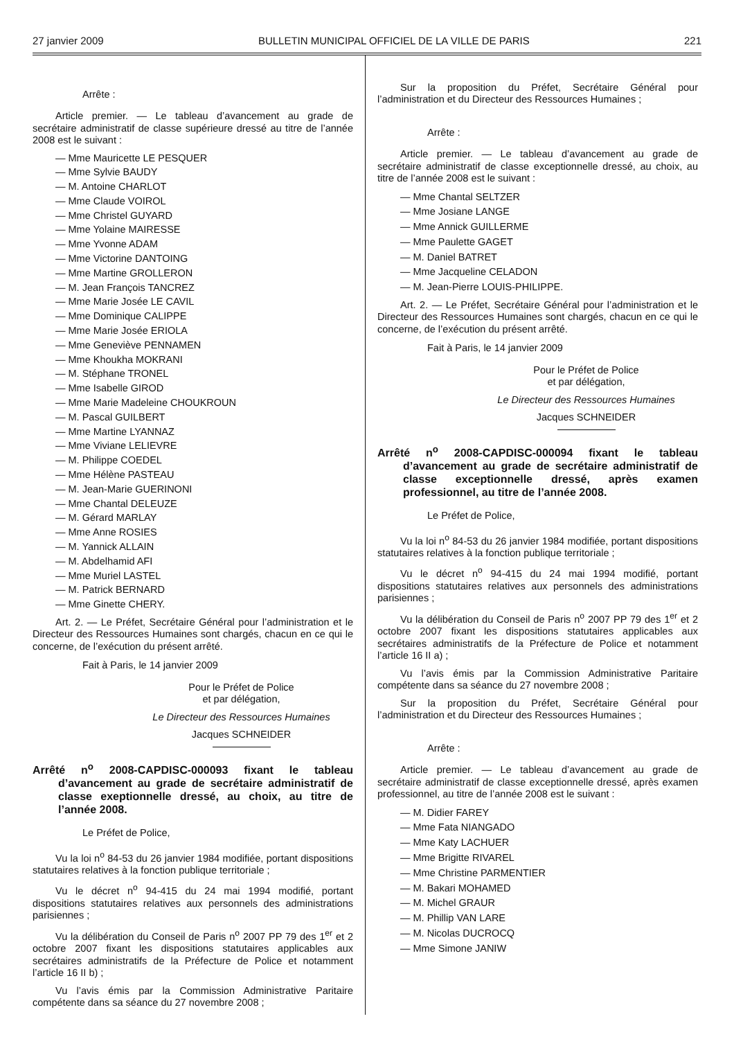27 janvier 2009 BULLETIN MUNICIPAL OFFICIEL DE LA VILLE DE PARIS 221
Arrête :
Article premier. — Le tableau d’avancement au grade de secrétaire administratif de classe supérieure dressé au titre de l’année 2008 est le suivant :
— Mme Mauricette LE PESQUER
— Mme Sylvie BAUDY
— M. Antoine CHARLOT
— Mme Claude VOIROL
— Mme Christel GUYARD
— Mme Yolaine MAIRESSE
— Mme Yvonne ADAM
— Mme Victorine DANTOING
— Mme Martine GROLLERON
— M. Jean François TANCREZ
— Mme Marie Josée LE CAVIL
— Mme Dominique CALIPPE
— Mme Marie Josée ERIOLA
— Mme Geneviève PENNAMEN
— Mme Khoukha MOKRANI
— M. Stéphane TRONEL
— Mme Isabelle GIROD
— Mme Marie Madeleine CHOUKROUN
— M. Pascal GUILBERT
— Mme Martine LYANNAZ
— Mme Viviane LELIEVRE
— M. Philippe COEDEL
— Mme Hélène PASTEAU
— M. Jean-Marie GUERINONI
— Mme Chantal DELEUZE
— M. Gérard MARLAY
— Mme Anne ROSIES
— M. Yannick ALLAIN
— M. Abdelhamid AFI
— Mme Muriel LASTEL
— M. Patrick BERNARD
— Mme Ginette CHERY.
Art. 2. — Le Préfet, Secrétaire Général pour l’administration et le Directeur des Ressources Humaines sont chargés, chacun en ce qui le concerne, de l’exécution du présent arrêté.
Fait à Paris, le 14 janvier 2009
Pour le Préfet de Police
et par délégation,
Le Directeur des Ressources Humaines
Jacques SCHNEIDER
Arrêté n<sup>o</sup> 2008-CAPDISC-000093 fixant le tableau d’avancement au grade de secrétaire administratif de classe exeptionnelle dressé, au choix, au titre de l’année 2008.
Le Préfet de Police,
Vu la loi n<sup>o</sup> 84-53 du 26 janvier 1984 modifiée, portant dispositions statutaires relatives à la fonction publique territoriale ;
Vu le décret n<sup>o</sup> 94-415 du 24 mai 1994 modifié, portant dispositions statutaires relatives aux personnels des administrations parisiennes ;
Vu la délibération du Conseil de Paris n<sup>o</sup> 2007 PP 79 des 1<sup>er</sup> et 2 octobre 2007 fixant les dispositions statutaires applicables aux secrétaires administratifs de la Préfecture de Police et notamment l’article 16 II b) ;
Vu l’avis émis par la Commission Administrative Paritaire compétente dans sa séance du 27 novembre 2008 ;
Sur la proposition du Préfet, Secrétaire Général pour l’administration et du Directeur des Ressources Humaines ;
Arrête :
Article premier. — Le tableau d’avancement au grade de secrétaire administratif de classe exceptionnelle dressé, au choix, au titre de l’année 2008 est le suivant :
— Mme Chantal SELTZER
— Mme Josiane LANGE
— Mme Annick GUILLERME
— Mme Paulette GAGET
— M. Daniel BATRET
— Mme Jacqueline CELADON
— M. Jean-Pierre LOUIS-PHILIPPE.
Art. 2. — Le Préfet, Secrétaire Général pour l’administration et le Directeur des Ressources Humaines sont chargés, chacun en ce qui le concerne, de l’exécution du présent arrêté.
Fait à Paris, le 14 janvier 2009
Pour le Préfet de Police
et par délégation,
Le Directeur des Ressources Humaines
Jacques SCHNEIDER
Arrêté n<sup>o</sup> 2008-CAPDISC-000094 fixant le tableau d’avancement au grade de secrétaire administratif de classe exceptionnelle dressé, après examen professionnel, au titre de l’année 2008.
Le Préfet de Police,
Vu la loi n<sup>o</sup> 84-53 du 26 janvier 1984 modifiée, portant dispositions statutaires relatives à la fonction publique territoriale ;
Vu le décret n<sup>o</sup> 94-415 du 24 mai 1994 modifié, portant dispositions statutaires relatives aux personnels des administrations parisiennes ;
Vu la délibération du Conseil de Paris n<sup>o</sup> 2007 PP 79 des 1<sup>er</sup> et 2 octobre 2007 fixant les dispositions statutaires applicables aux secrétaires administratifs de la Préfecture de Police et notamment l’article 16 II a) ;
Vu l’avis émis par la Commission Administrative Paritaire compétente dans sa séance du 27 novembre 2008 ;
Sur la proposition du Préfet, Secrétaire Général pour l’administration et du Directeur des Ressources Humaines ;
Arrête :
Article premier. — Le tableau d’avancement au grade de secrétaire administratif de classe exceptionnelle dressé, après examen professionnel, au titre de l’année 2008 est le suivant :
— M. Didier FAREY
— Mme Fata NIANGADO
— Mme Katy LACHUER
— Mme Brigitte RIVAREL
— Mme Christine PARMENTIER
— M. Bakari MOHAMED
— M. Michel GRAUR
— M. Phillip VAN LARE
— M. Nicolas DUCROCQ
— Mme Simone JANIW